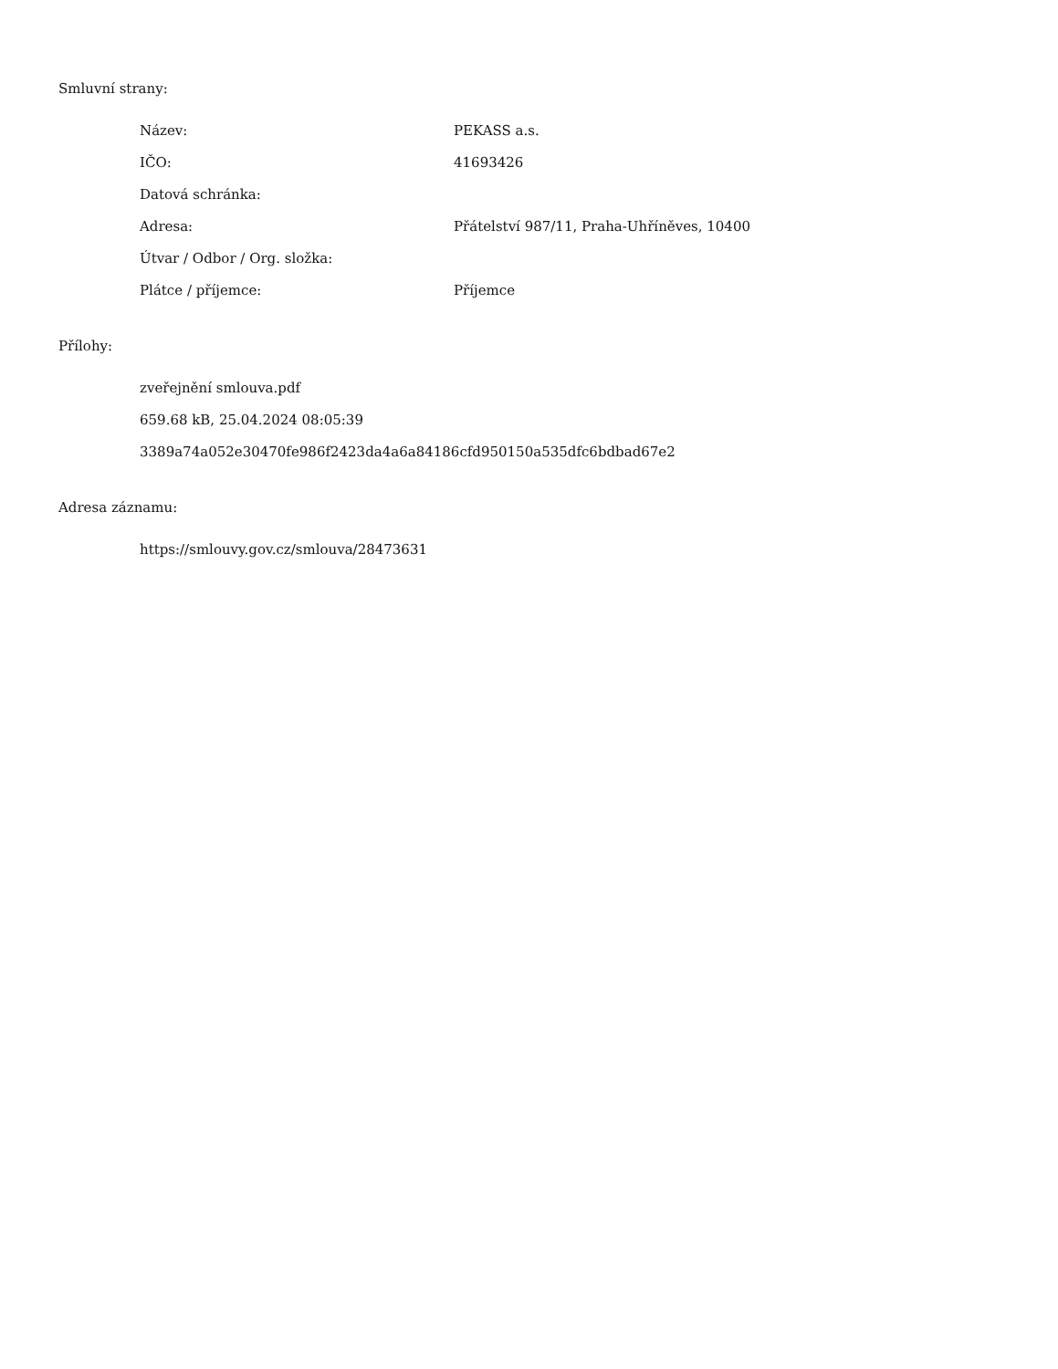Smluvní strany:
| Název: | PEKASS a.s. |
| IČO: | 41693426 |
| Datová schránka: | |
| Adresa: | Přátelství 987/11, Praha-Uhříněves, 10400 |
| Útvar / Odbor / Org. složka: | |
| Plátce / příjemce: | Příjemce |
Přílohy:
zveřejnění smlouva.pdf
659.68 kB, 25.04.2024 08:05:39
3389a74a052e30470fe986f2423da4a6a84186cfd950150a535dfc6bdbad67e2
Adresa záznamu:
https://smlouvy.gov.cz/smlouva/28473631